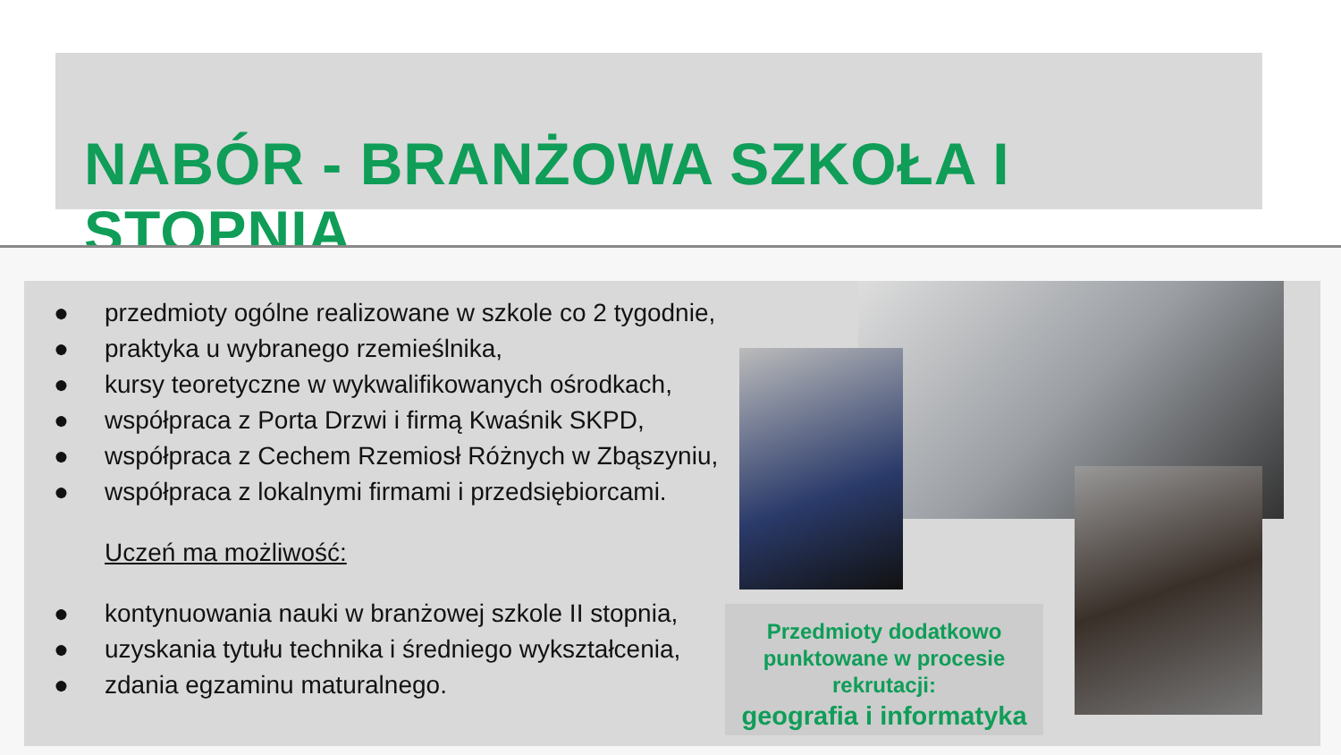NABÓR - BRANŻOWA SZKOŁA I STOPNIA
● przedmioty ogólne realizowane w szkole co 2 tygodnie,
● praktyka u wybranego rzemieślnika,
● kursy teoretyczne w wykwalifikowanych ośrodkach,
● współpraca z Porta Drzwi i firmą Kwaśnik SKPD,
● współpraca z Cechem Rzemiosł Różnych w Zbąszyniu,
● współpraca z lokalnymi firmami i przedsiębiorcami.
Uczeń ma możliwość:
● kontynuowania nauki w branżowej szkole II stopnia,
● uzyskania tytułu technika i średniego wykształcenia,
● zdania egzaminu maturalnego.
Przedmioty dodatkowo punktowane w procesie rekrutacji:
geografia i informatyka